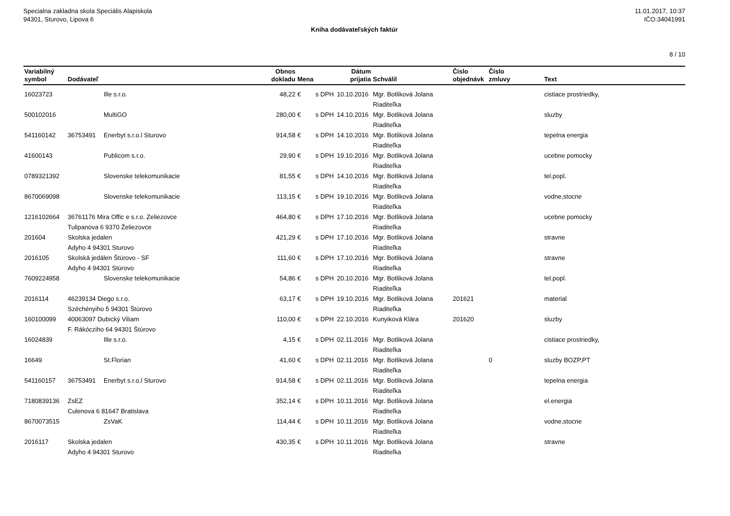Specialna zakladna skola Speciális Alapiskola
94301, Sturovo, Lipova 6
11.01.2017, 10:37
IČO:34041991
Kniha dodávateľských faktúr
8 / 10
| Variabilný symbol | Dodávateľ | | Obnos dokladu | Mena | | Dátum prijatia | Schválil | Číslo objednávk | Číslo zmluvy | Text |
| --- | --- | --- | --- | --- | --- | --- | --- | --- | --- | --- |
| 16023723 | | Ille s.r.o. | 48,22 | € | s DPH | 10.10.2016 | Mgr. Botliková Jolana Riaditeľka | | | cistiace prostriedky, |
| 500102016 | | MultiGO | 280,00 | € | s DPH | 14.10.2016 | Mgr. Botliková Jolana Riaditeľka | | | sluzby |
| 541160142 | 36753491 | Enerbyt s.r.o.l Sturovo | 914,58 | € | s DPH | 14.10.2016 | Mgr. Botliková Jolana Riaditeľka | | | tepelna energia |
| 41600143 | | Publicom s.r.o. | 29,90 | € | s DPH | 19.10.2016 | Mgr. Botliková Jolana Riaditeľka | | | ucebne pomocky |
| 0789321392 | | Slovenske telekomunikacie | 81,55 | € | s DPH | 14.10.2016 | Mgr. Botliková Jolana Riaditeľka | | | tel.popl. |
| 8670069098 | | Slovenske telekomunikacie | 113,15 | € | s DPH | 19.10.2016 | Mgr. Botliková Jolana Riaditeľka | | | vodne,stocne |
| 1216102664 | 36761176 Mira Offic e s.r.o. Zeliezovce Tulipanova 6 9370 Želiezovce | | 464,80 | € | s DPH | 17.10.2016 | Mgr. Botliková Jolana Riaditeľka | | | ucebne pomocky |
| 201604 | Skolska jedalen Adyho 4 94301 Sturovo | | 421,29 | € | s DPH | 17.10.2016 | Mgr. Botliková Jolana Riaditeľka | | | stravne |
| 2016105 | Skolská jedálen Štúrovo - SF Adyho 4 94301 Stúrovo | | 111,60 | € | s DPH | 17.10.2016 | Mgr. Botliková Jolana Riaditeľka | | | stravne |
| 7609224958 | | Slovenske telekomunikacie | 54,86 | € | s DPH | 20.10.2016 | Mgr. Botliková Jolana Riaditeľka | | | tel.popl. |
| 2016114 | 46239134 Diego s.r.o. Széchényiho 5 94301 Štúrovo | | 63,17 | € | s DPH | 19.10.2016 | Mgr. Botliková Jolana Riaditeľka | 201621 | | material |
| 160100099 | 40063097 Dubický Viliam F. Rákócziho 64 94301 Štúrovo | | 110,00 | € | s DPH | 22.10.2016 | Kunyiková Klára | 201620 | | sluzby |
| 16024839 | | Ille s.r.o. | 4,15 | € | s DPH | 02.11.2016 | Mgr. Botliková Jolana Riaditeľka | | | cistiace prostriedky, |
| 16649 | | St.Florian | 41,60 | € | s DPH | 02.11.2016 | Mgr. Botliková Jolana Riaditeľka | | 0 | sluzby BOZP,PT |
| 541160157 | 36753491 | Enerbyt s.r.o.l Sturovo | 914,58 | € | s DPH | 02.11.2016 | Mgr. Botliková Jolana Riaditeľka | | | tepelna energia |
| 7180839136 | ZsEZ Culenova 6 81647 Bratislava | | 352,14 | € | s DPH | 10.11.2016 | Mgr. Botliková Jolana Riaditeľka | | | el.energia |
| 8670073515 | | ZsVaK | 114,44 | € | s DPH | 10.11.2016 | Mgr. Botliková Jolana Riaditeľka | | | vodne,stocne |
| 2016117 | Skolska jedalen Adyho 4 94301 Sturovo | | 430,35 | € | s DPH | 10.11.2016 | Mgr. Botliková Jolana Riaditeľka | | | stravne |